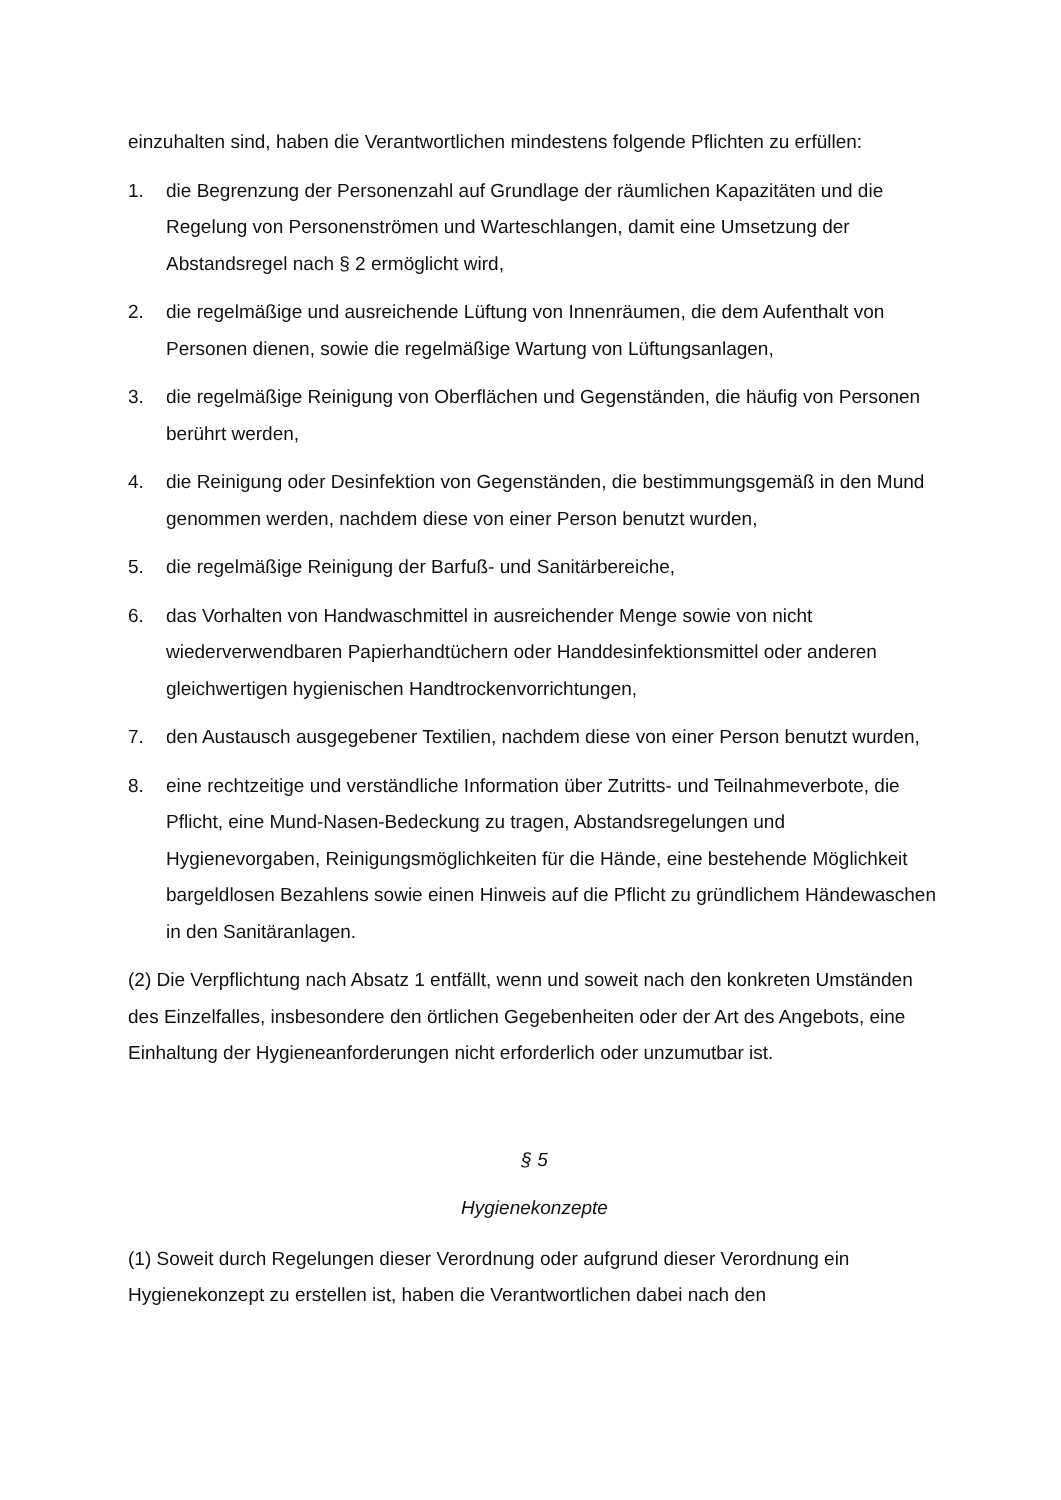einzuhalten sind, haben die Verantwortlichen mindestens folgende Pflichten zu erfüllen:
1. die Begrenzung der Personenzahl auf Grundlage der räumlichen Kapazitäten und die Regelung von Personenströmen und Warteschlangen, damit eine Umsetzung der Abstandsregel nach § 2 ermöglicht wird,
2. die regelmäßige und ausreichende Lüftung von Innenräumen, die dem Aufenthalt von Personen dienen, sowie die regelmäßige Wartung von Lüftungsanlagen,
3. die regelmäßige Reinigung von Oberflächen und Gegenständen, die häufig von Personen berührt werden,
4. die Reinigung oder Desinfektion von Gegenständen, die bestimmungsgemäß in den Mund genommen werden, nachdem diese von einer Person benutzt wurden,
5. die regelmäßige Reinigung der Barfuß- und Sanitärbereiche,
6. das Vorhalten von Handwaschmittel in ausreichender Menge sowie von nicht wiederverwendbaren Papierhandtüchern oder Handdesinfektionsmittel oder anderen gleichwertigen hygienischen Handtrockenvorrichtungen,
7. den Austausch ausgegebener Textilien, nachdem diese von einer Person benutzt wurden,
8. eine rechtzeitige und verständliche Information über Zutritts- und Teilnahmeverbote, die Pflicht, eine Mund-Nasen-Bedeckung zu tragen, Abstandsregelungen und Hygienevorgaben, Reinigungsmöglichkeiten für die Hände, eine bestehende Möglichkeit bargeldlosen Bezahlens sowie einen Hinweis auf die Pflicht zu gründlichem Händewaschen in den Sanitäranlagen.
(2) Die Verpflichtung nach Absatz 1 entfällt, wenn und soweit nach den konkreten Umständen des Einzelfalles, insbesondere den örtlichen Gegebenheiten oder der Art des Angebots, eine Einhaltung der Hygieneanforderungen nicht erforderlich oder unzumutbar ist.
§ 5
Hygienekonzepte
(1) Soweit durch Regelungen dieser Verordnung oder aufgrund dieser Verordnung ein Hygienekonzept zu erstellen ist, haben die Verantwortlichen dabei nach den